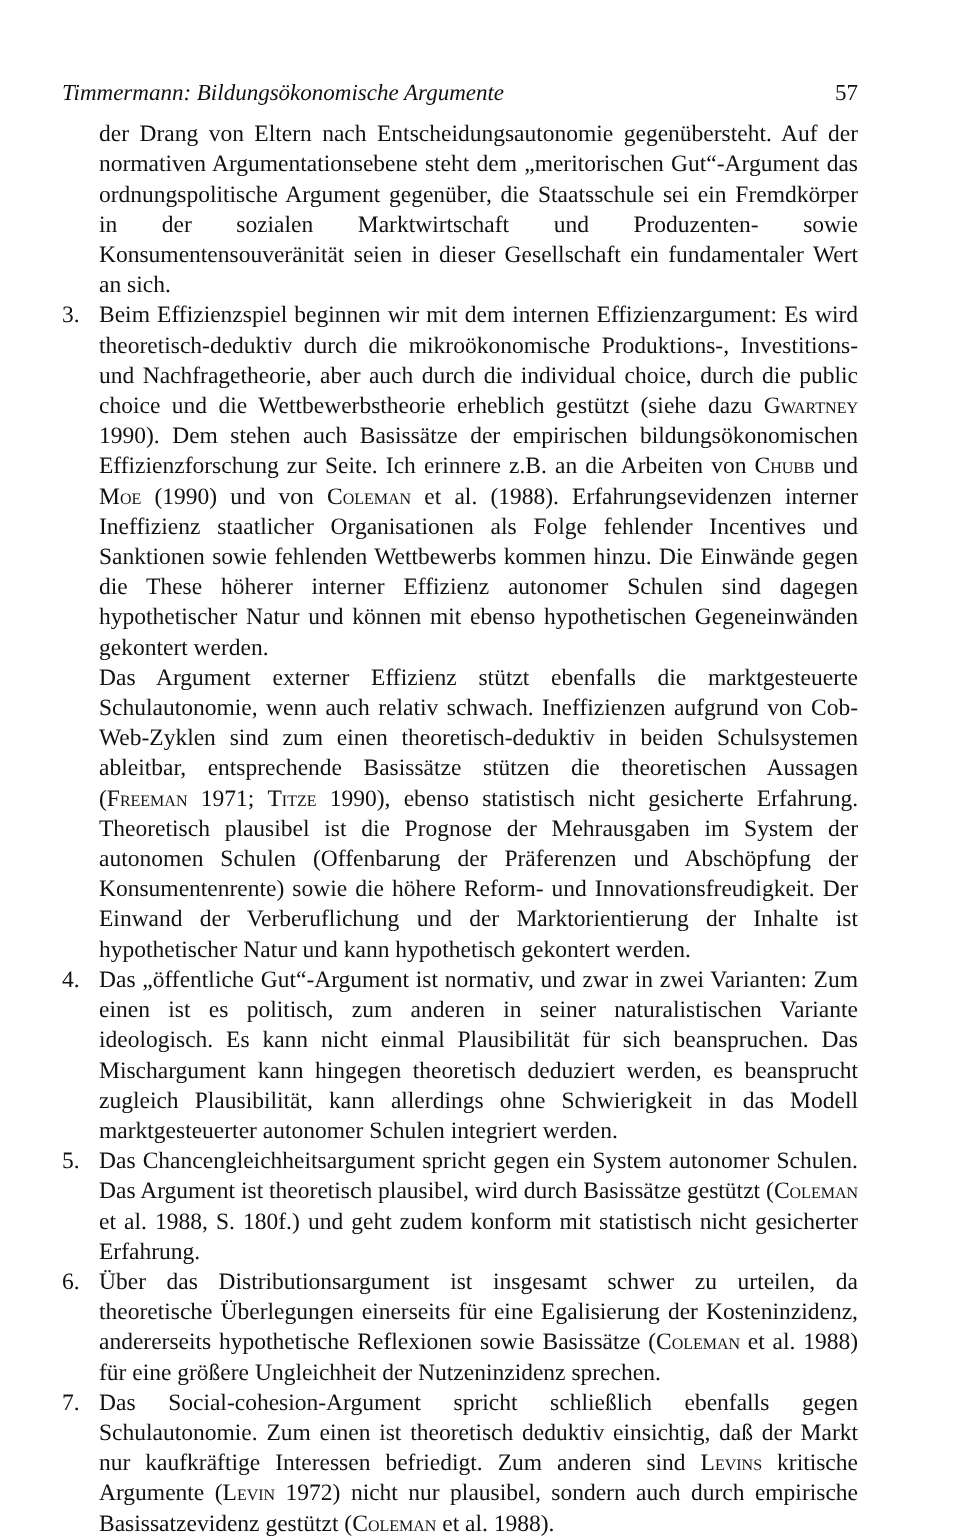Timmermann: Bildungsökonomische Argumente 57
der Drang von Eltern nach Entscheidungsautonomie gegenübersteht. Auf der normativen Argumentationsebene steht dem „meritorischen Gut“-Argument das ordnungspolitische Argument gegenüber, die Staatsschule sei ein Fremdkörper in der sozialen Marktwirtschaft und Produzenten- sowie Konsumentensouveränität seien in dieser Gesellschaft ein fundamentaler Wert an sich.
3. Beim Effizienzspiel beginnen wir mit dem internen Effizienzargument: Es wird theoretisch-deduktiv durch die mikroökonomische Produktions-, Investitions- und Nachfragetheorie, aber auch durch die individual choice, durch die public choice und die Wettbewerbstheorie erheblich gestützt (siehe dazu Gwartney 1990). Dem stehen auch Basissätze der empirischen bildungsökonomischen Effizienzforschung zur Seite. Ich erinnere z.B. an die Arbeiten von Chubb und Moe (1990) und von Coleman et al. (1988). Erfahrungsevidenzen interner Ineffizienz staatlicher Organisationen als Folge fehlender Incentives und Sanktionen sowie fehlenden Wettbewerbs kommen hinzu. Die Einwände gegen die These höherer interner Effizienz autonomer Schulen sind dagegen hypothetischer Natur und können mit ebenso hypothetischen Gegeneinwänden gekontert werden.
Das Argument externer Effizienz stützt ebenfalls die marktgesteuerte Schulautonomie, wenn auch relativ schwach. Ineffizienzen aufgrund von Cob-Web-Zyklen sind zum einen theoretisch-deduktiv in beiden Schulsystemen ableitbar, entsprechende Basissätze stützen die theoretischen Aussagen (Freeman 1971; Titze 1990), ebenso statistisch nicht gesicherte Erfahrung. Theoretisch plausibel ist die Prognose der Mehrausgaben im System der autonomen Schulen (Offenbarung der Präferenzen und Abschöpfung der Konsumentenrente) sowie die höhere Reform- und Innovationsfreudigkeit. Der Einwand der Verberuflichung und der Marktorientierung der Inhalte ist hypothetischer Natur und kann hypothetisch gekontert werden.
4. Das „öffentliche Gut“-Argument ist normativ, und zwar in zwei Varianten: Zum einen ist es politisch, zum anderen in seiner naturalistischen Variante ideologisch. Es kann nicht einmal Plausibilität für sich beanspruchen. Das Mischargument kann hingegen theoretisch deduziert werden, es beansprucht zugleich Plausibilität, kann allerdings ohne Schwierigkeit in das Modell marktgesteuerter autonomer Schulen integriert werden.
5. Das Chancengleichheitsargument spricht gegen ein System autonomer Schulen. Das Argument ist theoretisch plausibel, wird durch Basissätze gestützt (Coleman et al. 1988, S. 180f.) und geht zudem konform mit statistisch nicht gesicherter Erfahrung.
6. Über das Distributionsargument ist insgesamt schwer zu urteilen, da theoretische Überlegungen einerseits für eine Egalisierung der Kosteninzidenz, andererseits hypothetische Reflexionen sowie Basissätze (Coleman et al. 1988) für eine größere Ungleichheit der Nutzeninzidenz sprechen.
7. Das Social-cohesion-Argument spricht schließlich ebenfalls gegen Schulautonomie. Zum einen ist theoretisch deduktiv einsichtig, daß der Markt nur kaufkräftige Interessen befriedigt. Zum anderen sind Levins kritische Argumente (Levin 1972) nicht nur plausibel, sondern auch durch empirische Basissatzevidenz gestützt (Coleman et al. 1988).